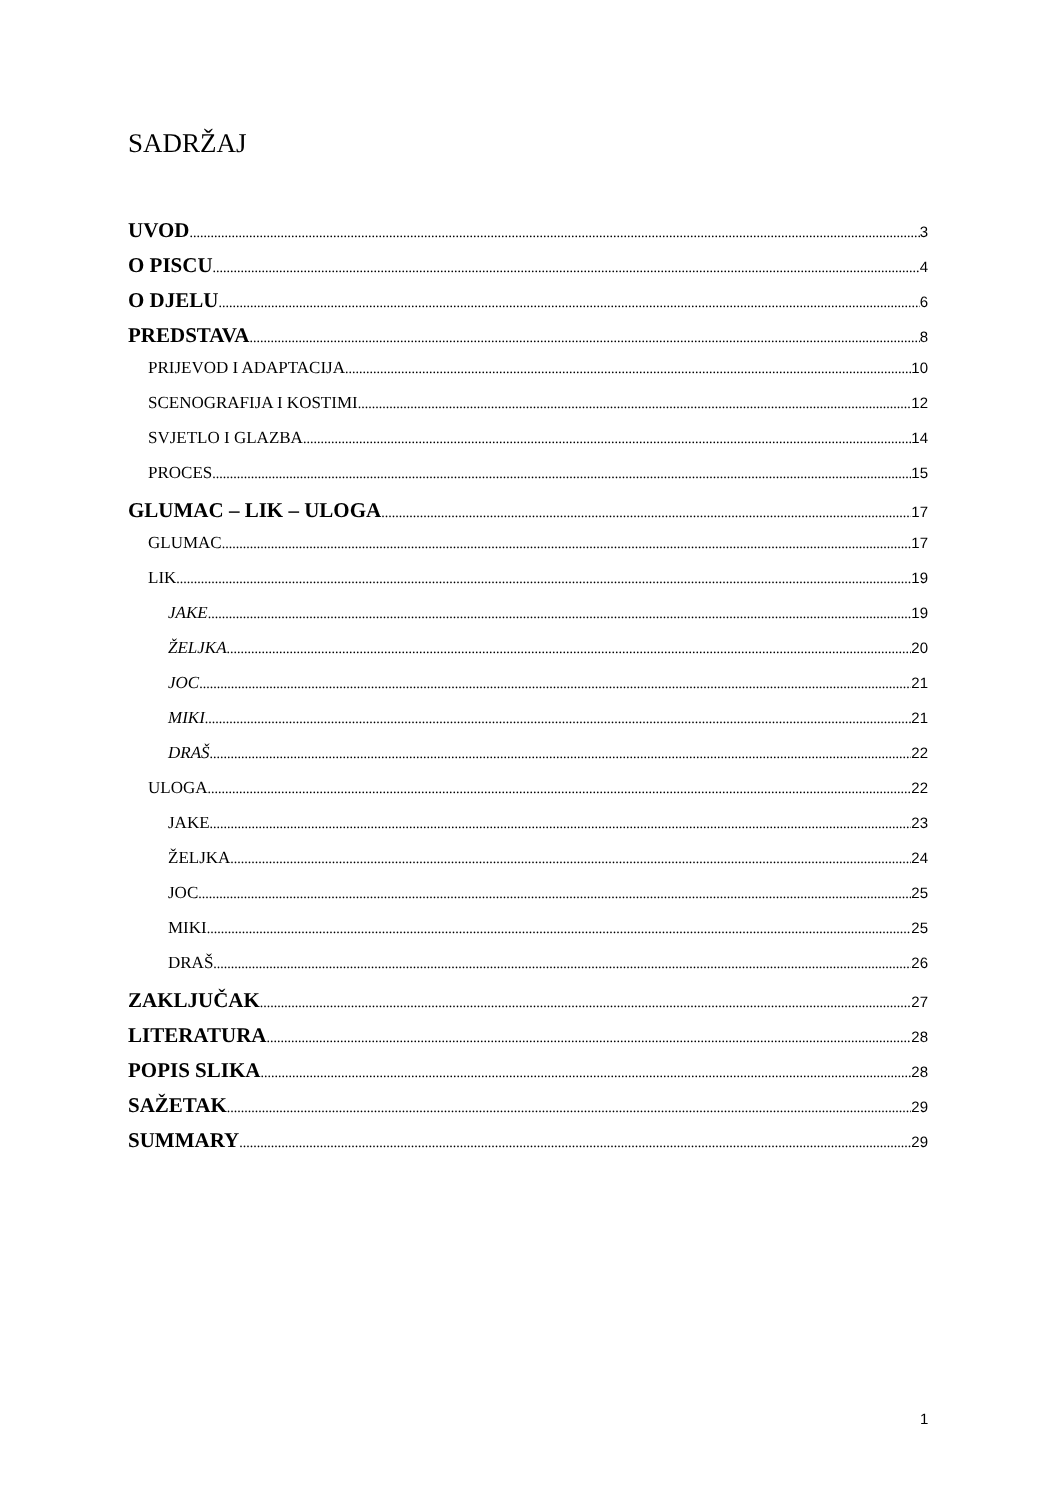SADRŽAJ
UVOD 3
O PISCU 4
O DJELU 6
PREDSTAVA 8
PRIJEVOD I ADAPTACIJA 10
SCENOGRAFIJA I KOSTIMI 12
SVJETLO I GLAZBA 14
PROCES 15
GLUMAC – LIK – ULOGA 17
GLUMAC 17
LIK 19
JAKE 19
ŽELJKA 20
JOC 21
MIKI 21
DRAŠ 22
ULOGA 22
JAKE 23
ŽELJKA 24
JOC 25
MIKI 25
DRAŠ 26
ZAKLJUČAK 27
LITERATURA 28
POPIS SLIKA 28
SAŽETAK 29
SUMMARY 29
1